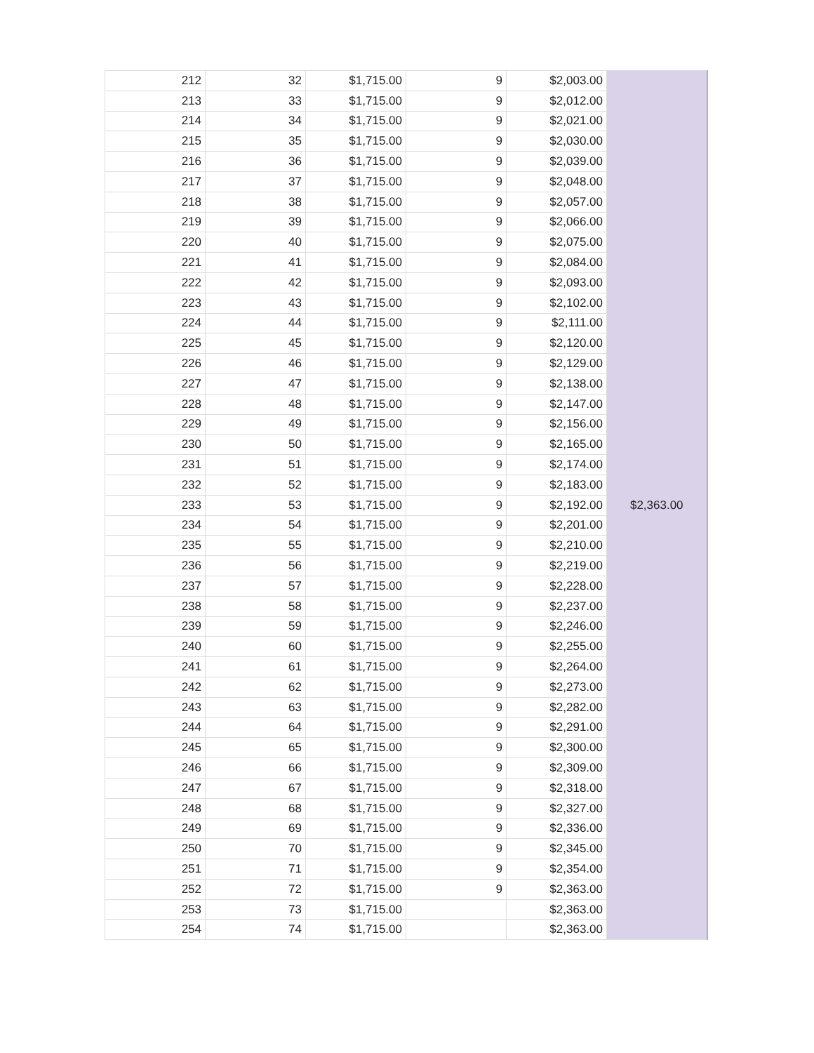| 212 | 32 | $1,715.00 | 9 | $2,003.00 | $2,363.00 |
| 213 | 33 | $1,715.00 | 9 | $2,012.00 | |
| 214 | 34 | $1,715.00 | 9 | $2,021.00 | |
| 215 | 35 | $1,715.00 | 9 | $2,030.00 | |
| 216 | 36 | $1,715.00 | 9 | $2,039.00 | |
| 217 | 37 | $1,715.00 | 9 | $2,048.00 | |
| 218 | 38 | $1,715.00 | 9 | $2,057.00 | |
| 219 | 39 | $1,715.00 | 9 | $2,066.00 | |
| 220 | 40 | $1,715.00 | 9 | $2,075.00 | |
| 221 | 41 | $1,715.00 | 9 | $2,084.00 | |
| 222 | 42 | $1,715.00 | 9 | $2,093.00 | |
| 223 | 43 | $1,715.00 | 9 | $2,102.00 | |
| 224 | 44 | $1,715.00 | 9 | $2,111.00 | |
| 225 | 45 | $1,715.00 | 9 | $2,120.00 | |
| 226 | 46 | $1,715.00 | 9 | $2,129.00 | |
| 227 | 47 | $1,715.00 | 9 | $2,138.00 | |
| 228 | 48 | $1,715.00 | 9 | $2,147.00 | |
| 229 | 49 | $1,715.00 | 9 | $2,156.00 | |
| 230 | 50 | $1,715.00 | 9 | $2,165.00 | |
| 231 | 51 | $1,715.00 | 9 | $2,174.00 | |
| 232 | 52 | $1,715.00 | 9 | $2,183.00 | |
| 233 | 53 | $1,715.00 | 9 | $2,192.00 | |
| 234 | 54 | $1,715.00 | 9 | $2,201.00 | |
| 235 | 55 | $1,715.00 | 9 | $2,210.00 | |
| 236 | 56 | $1,715.00 | 9 | $2,219.00 | |
| 237 | 57 | $1,715.00 | 9 | $2,228.00 | |
| 238 | 58 | $1,715.00 | 9 | $2,237.00 | |
| 239 | 59 | $1,715.00 | 9 | $2,246.00 | |
| 240 | 60 | $1,715.00 | 9 | $2,255.00 | |
| 241 | 61 | $1,715.00 | 9 | $2,264.00 | |
| 242 | 62 | $1,715.00 | 9 | $2,273.00 | |
| 243 | 63 | $1,715.00 | 9 | $2,282.00 | |
| 244 | 64 | $1,715.00 | 9 | $2,291.00 | |
| 245 | 65 | $1,715.00 | 9 | $2,300.00 | |
| 246 | 66 | $1,715.00 | 9 | $2,309.00 | |
| 247 | 67 | $1,715.00 | 9 | $2,318.00 | |
| 248 | 68 | $1,715.00 | 9 | $2,327.00 | |
| 249 | 69 | $1,715.00 | 9 | $2,336.00 | |
| 250 | 70 | $1,715.00 | 9 | $2,345.00 | |
| 251 | 71 | $1,715.00 | 9 | $2,354.00 | |
| 252 | 72 | $1,715.00 | 9 | $2,363.00 | |
| 253 | 73 | $1,715.00 | | $2,363.00 | |
| 254 | 74 | $1,715.00 | | $2,363.00 | |